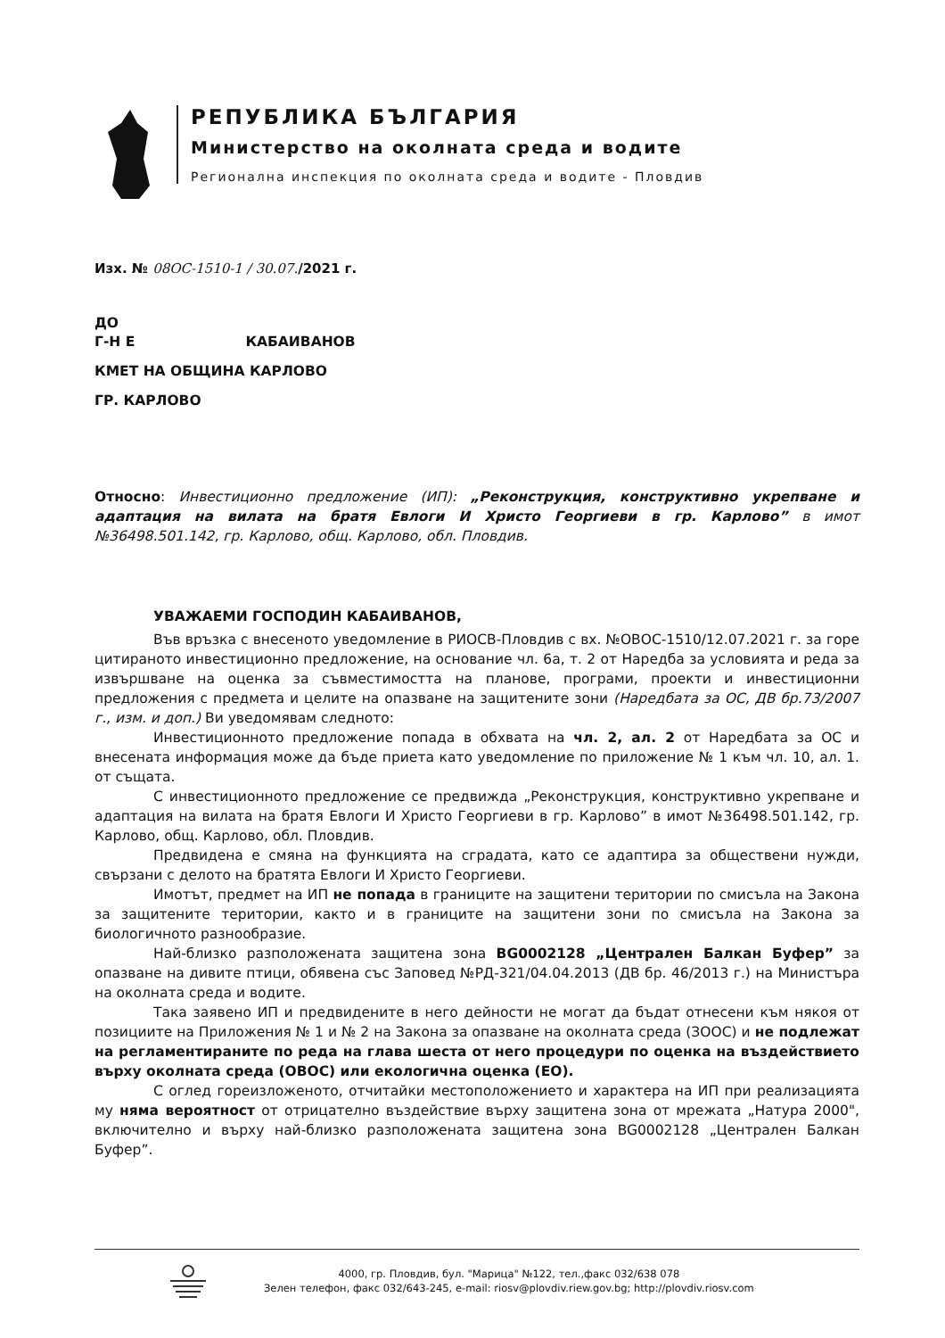РЕПУБЛИКА БЪЛГАРИЯ
Министерство на околната среда и водите
Регионална инспекция по околната среда и водите - Пловдив
Изх. № 08ОС-1510-1 / 30.07./2021 г.
ДО
Г-Н Е КАБАИВАНОВ
КМЕТ НА ОБЩИНА КАРЛОВО
ГР. КАРЛОВО
Относно: Инвестиционно предложение (ИП): „Реконструкция, конструктивно укрепване и адаптация на вилата на братя Евлоги И Христо Георгиеви в гр. Карлово” в имот №36498.501.142, гр. Карлово, общ. Карлово, обл. Пловдив.
УВАЖАЕМИ ГОСПОДИН КАБАИВАНОВ,
Във връзка с внесеното уведомление в РИОСВ-Пловдив с вх. №ОВОС-1510/12.07.2021 г. за горе цитираното инвестиционно предложение, на основание чл. 6а, т. 2 от Наредба за условията и реда за извършване на оценка за съвместимостта на планове, програми, проекти и инвестиционни предложения с предмета и целите на опазване на защитените зони (Наредбата за ОС, ДВ бр.73/2007 г., изм. и доп.) Ви уведомявам следното:
Инвестиционното предложение попада в обхвата на чл. 2, ал. 2 от Наредбата за ОС и внесената информация може да бъде приета като уведомление по приложение № 1 към чл. 10, ал. 1. от същата.
С инвестиционното предложение се предвижда „Реконструкция, конструктивно укрепване и адаптация на вилата на братя Евлоги И Христо Георгиеви в гр. Карлово” в имот №36498.501.142, гр. Карлово, общ. Карлово, обл. Пловдив.
Предвидена е смяна на функцията на сградата, като се адаптира за обществени нужди, свързани с делото на братята Евлоги И Христо Георгиеви.
Имотът, предмет на ИП не попада в границите на защитени територии по смисъла на Закона за защитените територии, както и в границите на защитени зони по смисъла на Закона за биологичното разнообразие.
Най-близко разположената защитена зона BG0002128 „Централен Балкан Буфер” за опазване на дивите птици, обявена със Заповед №РД-321/04.04.2013 (ДВ бр. 46/2013 г.) на Министъра на околната среда и водите.
Така заявено ИП и предвидените в него дейности не могат да бъдат отнесени към някоя от позициите на Приложения № 1 и № 2 на Закона за опазване на околната среда (ЗООС) и не подлежат на регламентираните по реда на глава шеста от него процедури по оценка на въздействието върху околната среда (ОВОС) или екологична оценка (ЕО).
С оглед гореизложеното, отчитайки местоположението и характера на ИП при реализацията му няма вероятност от отрицателно въздействие върху защитена зона от мрежата „Натура 2000", включително и върху най-близко разположената защитена зона BG0002128 „Централен Балкан Буфер”.
4000, гр. Пловдив, бул. "Марица" №122, тел.,факс 032/638 078
Зелен телефон, факс 032/643-245, e-mail: riosv@plovdiv.riew.gov.bg; http://plovdiv.riosv.com